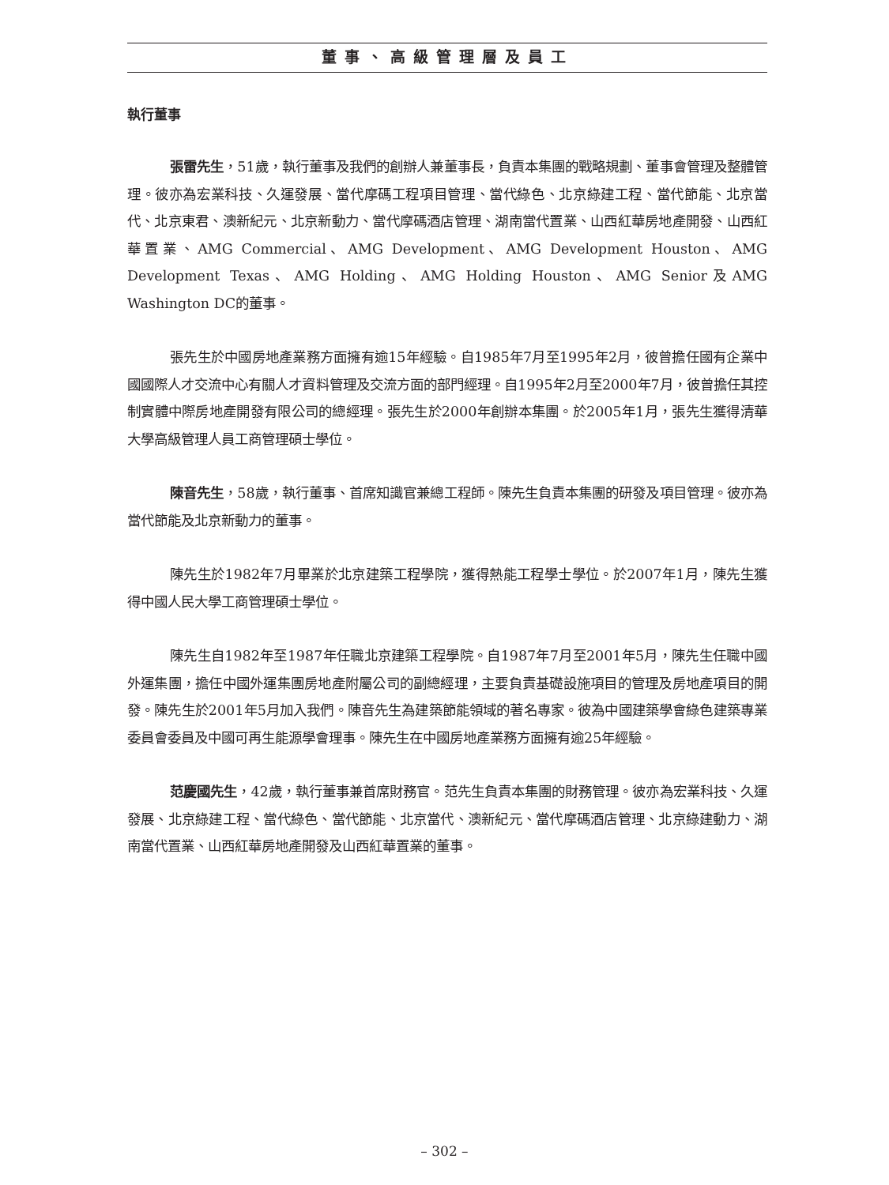董事、高級管理層及員工
執行董事
張雷先生，51歲，執行董事及我們的創辦人兼董事長，負責本集團的戰略規劃、董事會管理及整體管理。彼亦為宏業科技、久運發展、當代摩碼工程項目管理、當代綠色、北京綠建工程、當代節能、北京當代、北京東君、澳新紀元、北京新動力、當代摩碼酒店管理、湖南當代置業、山西紅華房地產開發、山西紅華置業、AMG Commercial、AMG Development、AMG Development Houston、AMG Development Texas、AMG Holding、AMG Holding Houston、AMG Senior及AMG Washington DC的董事。
張先生於中國房地產業務方面擁有逾15年經驗。自1985年7月至1995年2月，彼曾擔任國有企業中國國際人才交流中心有關人才資料管理及交流方面的部門經理。自1995年2月至2000年7月，彼曾擔任其控制實體中際房地產開發有限公司的總經理。張先生於2000年創辦本集團。於2005年1月，張先生獲得清華大學高級管理人員工商管理碩士學位。
陳音先生，58歲，執行董事、首席知識官兼總工程師。陳先生負責本集團的研發及項目管理。彼亦為當代節能及北京新動力的董事。
陳先生於1982年7月畢業於北京建築工程學院，獲得熱能工程學士學位。於2007年1月，陳先生獲得中國人民大學工商管理碩士學位。
陳先生自1982年至1987年任職北京建築工程學院。自1987年7月至2001年5月，陳先生任職中國外運集團，擔任中國外運集團房地產附屬公司的副總經理，主要負責基礎設施項目的管理及房地產項目的開發。陳先生於2001年5月加入我們。陳音先生為建築節能領域的著名專家。彼為中國建築學會綠色建築專業委員會委員及中國可再生能源學會理事。陳先生在中國房地產業務方面擁有逾25年經驗。
范慶國先生，42歲，執行董事兼首席財務官。范先生負責本集團的財務管理。彼亦為宏業科技、久運發展、北京綠建工程、當代綠色、當代節能、北京當代、澳新紀元、當代摩碼酒店管理、北京綠建動力、湖南當代置業、山西紅華房地產開發及山西紅華置業的董事。
– 302 –